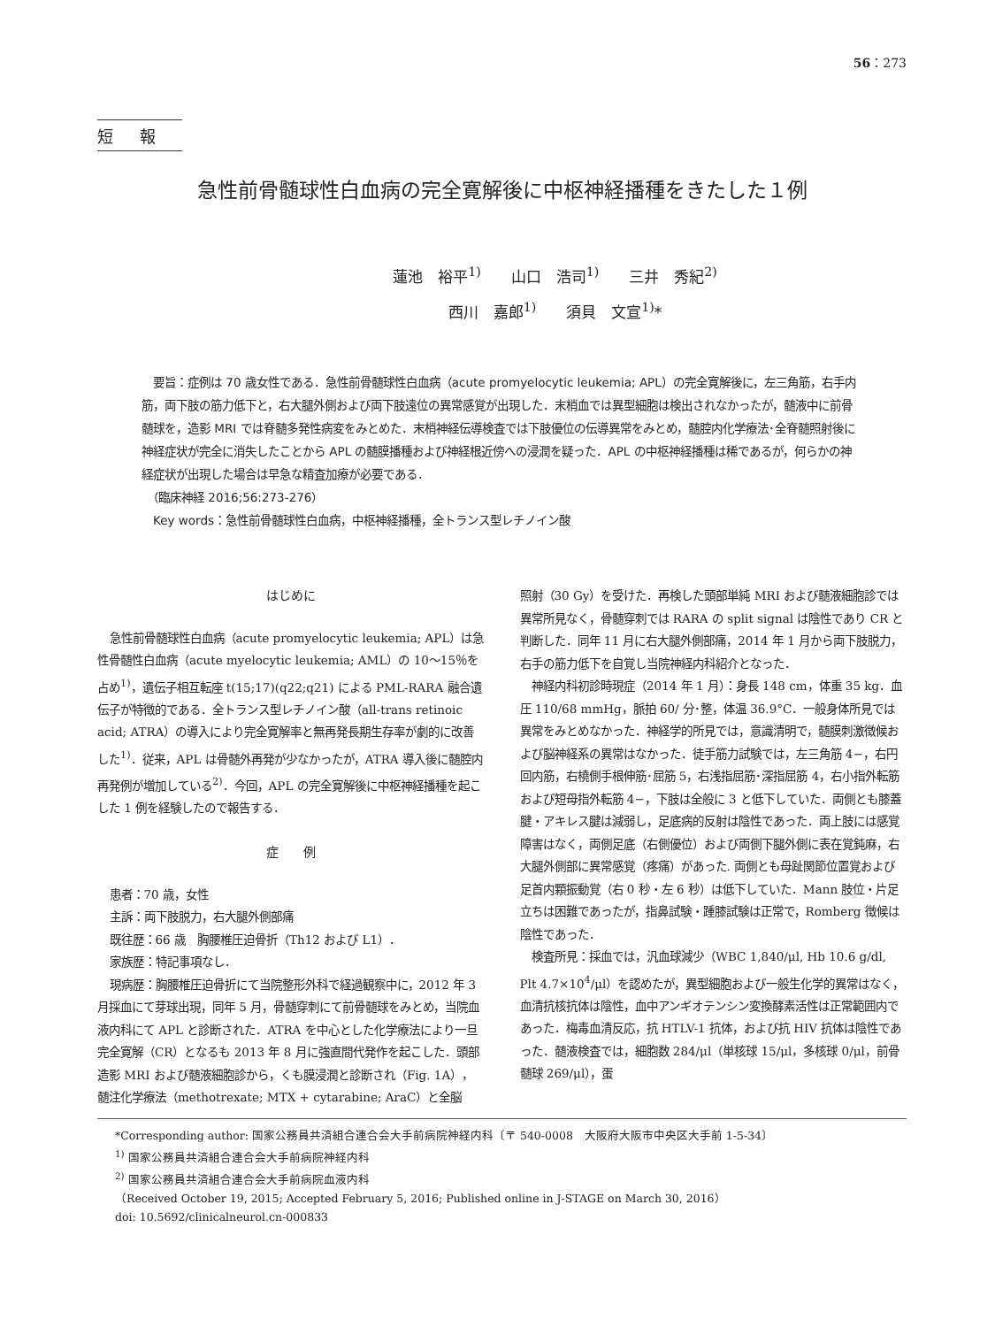56：273
短報
急性前骨髄球性白血病の完全寛解後に中枢神経播種をきたした１例
蓮池　裕平<sup>1)</sup>　　山口　浩司<sup>1)</sup>　　三井　秀紀<sup>2)</sup>
西川　嘉郎<sup>1)</sup>　　須貝　文宣<sup>1)</sup>*
　要旨：症例は 70 歳女性である．急性前骨髄球性白血病（acute promyelocytic leukemia; APL）の完全寛解後に，左三角筋，右手内筋，両下肢の筋力低下と，右大腿外側および両下肢遠位の異常感覚が出現した．末梢血では異型細胞は検出されなかったが，髄液中に前骨髄球を，造影 MRI では脊髄多発性病変をみとめた．末梢神経伝導検査では下肢優位の伝導異常をみとめ，髄腔内化学療法･全脊髄照射後に神経症状が完全に消失したことから APL の髄膜播種および神経根近傍への浸潤を疑った．APL の中枢神経播種は稀であるが，何らかの神経症状が出現した場合は早急な精査加療が必要である．
　（臨床神経 2016;56:273-276）
　Key words：急性前骨髄球性白血病，中枢神経播種，全トランス型レチノイン酸
はじめに
急性前骨髄球性白血病（acute promyelocytic leukemia; APL）は急性骨髄性白血病（acute myelocytic leukemia; AML）の 10～15％を占め<sup>1)</sup>，遺伝子相互転座 t(15;17)(q22;q21) による PML-RARA 融合遺伝子が特徴的である．全トランス型レチノイン酸（all-trans retinoic acid; ATRA）の導入により完全寛解率と無再発長期生存率が劇的に改善した<sup>1)</sup>．従来，APL は骨髄外再発が少なかったが，ATRA 導入後に髄腔内再発例が増加している<sup>2)</sup>．今回，APL の完全寛解後に中枢神経播種を起こした 1 例を経験したので報告する．
症　　例
患者：70 歳，女性
主訴：両下肢脱力，右大腿外側部痛
既往歴：66 歳　胸腰椎圧迫骨折（Th12 および L1）．
家族歴：特記事項なし．
現病歴：胸腰椎圧迫骨折にて当院整形外科で経過観察中に，2012 年 3 月採血にて芽球出現，同年 5 月，骨髄穿刺にて前骨髄球をみとめ，当院血液内科にて APL と診断された．ATRA を中心とした化学療法により一旦完全寛解（CR）となるも 2013 年 8 月に強直間代発作を起こした．頭部造影 MRI および髄液細胞診から，くも膜浸潤と診断され（Fig. 1A），髄注化学療法（methotrexate; MTX + cytarabine; AraC）と全脳
照射（30 Gy）を受けた．再検した頭部単純 MRI および髄液細胞診では異常所見なく，骨髄穿刺では RARA の split signal は陰性であり CR と判断した．同年 11 月に右大腿外側部痛，2014 年 1 月から両下肢脱力，右手の筋力低下を自覚し当院神経内科紹介となった．
神経内科初診時現症（2014 年 1 月）：身長 148 cm，体重 35 kg．血圧 110/68 mmHg，脈拍 60/ 分･整，体温 36.9°C．一般身体所見では異常をみとめなかった．神経学的所見では，意識清明で，髄膜刺激徴候および脳神経系の異常はなかった．徒手筋力試験では，左三角筋 4−，右円回内筋，右橈側手根伸筋･屈筋 5，右浅指屈筋･深指屈筋 4，右小指外転筋および短母指外転筋 4−，下肢は全般に 3 と低下していた．両側とも膝蓋腱・アキレス腱は減弱し，足底病的反射は陰性であった．両上肢には感覚障害はなく，両側足底（右側優位）および両側下腿外側に表在覚鈍麻，右大腿外側部に異常感覚（疼痛）があった. 両側とも母趾関節位置覚および足首内顆振動覚（右 0 秒・左 6 秒）は低下していた．Mann 肢位・片足立ちは困難であったが，指鼻試験・踵膝試験は正常で，Romberg 徴候は陰性であった．
検査所見：採血では，汎血球減少（WBC 1,840/μl, Hb 10.6 g/dl, Plt 4.7×10<sup>4</sup>/μl）を認めたが，異型細胞および一般生化学的異常はなく，血清抗核抗体は陰性，血中アンギオテンシン変換酵素活性は正常範囲内であった．梅毒血清反応，抗 HTLV-1 抗体，および抗 HIV 抗体は陰性であった．髄液検査では，細胞数 284/μl（単核球 15/μl，多核球 0/μl，前骨髄球 269/μl），蛋
*Corresponding author: 国家公務員共済組合連合会大手前病院神経内科〔〒 540-0008　大阪府大阪市中央区大手前 1-5-34〕
<sup>1)</sup> 国家公務員共済組合連合会大手前病院神経内科
<sup>2)</sup> 国家公務員共済組合連合会大手前病院血液内科
（Received October 19, 2015; Accepted February 5, 2016; Published online in J-STAGE on March 30, 2016）
doi: 10.5692/clinicalneurol.cn-000833